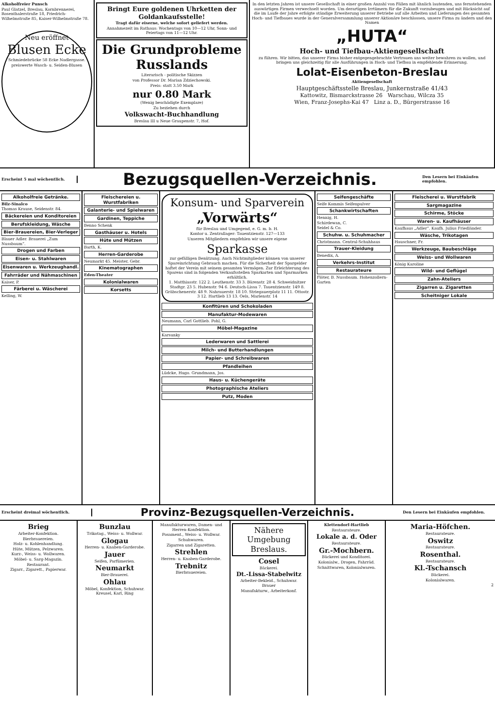Alkoholfreier Punsch
Paul Glatzel, Breslau, Kornbrennerei, Rosenthalerstraße 18, Friedrich-Wilhelmstraße 85, Kaiser-Wilhelmstraße 78.
Neu eröffnet
Blusen Ecke
Schmiedebrücke 58 Ecke Nadlergasse.
preiswerte Wasch- u. Seiden-Blusen
Bringt Eure goldenen Uhrketten der Goldankaufsstelle!
Tragt dafür eiserne, welche sofort geliefert werden.
Annahmezeit im Rathaus: Wochentags von 10—12 Uhr, Sonn- und Feiertags von 11—12 Uhr.
Die Grundprobleme Russlands
Literarisch - politische Skizzen
von Professor Dr. Marian Zdziechowski.
Preis: statt 3.50 Mark
nur 0.80 Mark
(Wenig beschädigte Exemplare)
Zu beziehen durch
Volkswacht-Buchhandlung
Breslau III u Neue Graupenstr. 7, Hof.
In den letzten Jahren ist unsere Gesellschaft in einer großen Anzahl von Fällen mit ähnlich lautenden, uns fernstehenden auswärtigen Firmen verwechselt worden. Um derartigen Irrtümern für die Zukunft vorzubeugen und mit Rücksicht auf die im Laufe der Jahre erfolgte ständige Erweiterung unserer Betriebe auf alle Arbeiten und Lieferungen des gesamten Hoch- und Tiefbaues wurde in der Generalversammlung unserer Aktionäre beschlossen, unsere Firma zu ändern und den Namen
„HUTA“
Hoch- und Tiefbau-Aktiengesellschaft
zu führen. Wir bitten, das unserer Firma bisher entgegengebrachte Vertrauen uns weiter bewahren zu wollen, und bringen uns gleichzeitig für alle Ausführungen in Hoch- und Tiefbau in empfehlende Erinnerung.
Lolat-Eisenbeton-Breslau
Aktiengesellschaft
Hauptgeschäftsstelle Breslau, Junkernstraße 41/43
Kattowitz, Bismarckstrasse 26 Warschau, Wilcza 35
Wien, Franz-Josephs-Kai 47 Linz a. D., Bürgerstrasse 16
Erscheint 5 mal wöchentlich.
Bezugsquellen-Verzeichnis.
Den Lesern bei Einkäufen empfohlen.
Alkoholfreie Getränke.
Bilz-Sinalco
Thomas Krause, Seidenstr. 84.
Bäckereien und Konditoreien
Berufskleidung, Wäsche
Bier-Brauereien, Bier-Verleger
Blauer Adler. Brauerei „Zum Nussbaum“.
Drogen und Farben
Eisen- u. Stahlwaren
Eisenwaren u. Werkzeughandl.
Fahrräder und Nähmaschinen
Kaiser, P.
Färberei u. Wäscherei
Kelling, W.
Fleischereien u. Wurstfabriken
Galanterie- und Spielwaren
Gardinen, Teppiche
Benno Schenk
Gasthäuser u. Hotels
Hüte und Mützen
Barth, K.
Herren-Garderobe
Neumarkt 45. Meister, Gebr.
Kinematographen
Eden-Theater
Kolonialwaren
Korsetts
Konsum- und Sparverein
„Vorwärts“
für Breslau und Umgegend, e. G. m. b. H.
Kontor u. Zentrallager: Tauentzienstr. 127—133
Unseren Mitgliedern empfehlen wir unsere eigene
Sparkasse
zur gefälligen Benützung. Auch Nichtmitglieder können von unserer Spareinrichtung Gebrauch machen. Für die Sicherheit der Spargelder haftet der Verein mit seinem gesamten Vermögen. Zur Erleichterung des Sparens sind in folgenden Verkaufsstellen Sparkarten und Sparmarken erhältlich.
1. Matthiasstr. 122 2. Leuthenstr. 33 3. Bärenstr. 28 4. Schweidnitzer Stadtgr. 23 5. Hubenstr. 94 6. Deutsch-Lissa 7. Tauentzienstr. 149 8. Gräbschenerstr. 48 9. Nahrauerstr. 18 10. Striegauerplatz 11 11. Ottostr. 3 12. Hartlieb 13 13. Oels, Marienstr. 14
Konfitüren und Schokoladen
Manufaktur-Modewaren
Neumann, Carl Gottlieb. Pohl, G.
Möbel-Magazine
Karsunky
Lederwaren und Sattlerei
Milch- und Butterhandlungen
Papier- und Schreibwaren
Pfandleihen
Lüdcke, Hugo. Grundmann, Jos.
Haus- u. Küchengeräte
Photographische Ateliers
Putz, Moden
Seifengeschäfte
Seife Kommis Seifenpulver
Schankwirtschaften
Hennig, H.
Schirdewan, C.
Seidel & Co.
Schuhw. u. Schuhmacher
Christmann. Central-Schuhhaus
Trauer-Kleidung
Benedix, A.
Verkehrs-Institut
Restaurateure
Flöter, B. Nussbaum. Hohenzollern-Garten
Fleischerei u. Wurstfabrik
Sargmagazine
Schirme, Stöcke
Waren- u. Kaufhäuser
Kaufhaus „Adler“. Kaufh. Julius Friedländer.
Wäsche, Trikotagen
Hauschner, Fr.
Werkzeuge, Baubeschläge
Weiss- und Wollwaren
König Karoline
Wild- und Geflügel
Zahn-Ateliers
Zigarren u. Zigaretten
Scheitniger Lokale
Erscheint dreimal wöchentlich.
Provinz-Bezugsquellen-Verzeichnis.
Den Lesern bei Einkäufen empfohlen.
Brieg
Arbeiter-Konfektion.
Bierbrauereien.
Holz- u. Kohlenhandlung.
Hüte, Mützen, Pelzwaren.
Kurz-, Weiss- u. Wollwaren.
Möbel- u. Sarg-Magazin.
Restaurant.
Zigarr., Zigarett., Papierwar.
Bunzlau
Trikotag., Weiss- u. Wollwar.
Glogau
Herren- u. Knaben-Garderobe.
Jauer
Seifen, Parfümerien.
Neumarkt
Bier-Brauerei.
Ohlau
Möbel, Konfektion, Schuhwar. Kreusel, Karl, Ring
Manufakturwaren, Damen- und Herren-Konfektion.
Posament., Weiss- u. Wollwar.
Schuhwaren.
Zigarren und Zigaretten.
Strehlen
Herren- u. Knaben-Garderobe.
Trebnitz
Bierbrauereien.
Nähere Umgebung Breslaus.
Cosel
Bäckerei.
Dt.-Lissa-Stabelwitz
Arbeiter-Bekleid., Schuhwar.
Brauer
Manufakturw., Arbeiterkonf.
Klettendorf-Hartlieb
Restaurateure.
Lokale a. d. Oder
Restaurateure.
Gr.-Mochbern.
Bäckerei und Konditorei.
Kolonialw., Drogen, Fahrräd.
Schnittwaren, Kolonialwaren.
Maria-Höfchen.
Restaurateure.
Oswitz
Restaurateure.
Rosenthal.
Restaurateure.
Kl.-Tschansch
Bäckerei.
Kolonialwaren.
2